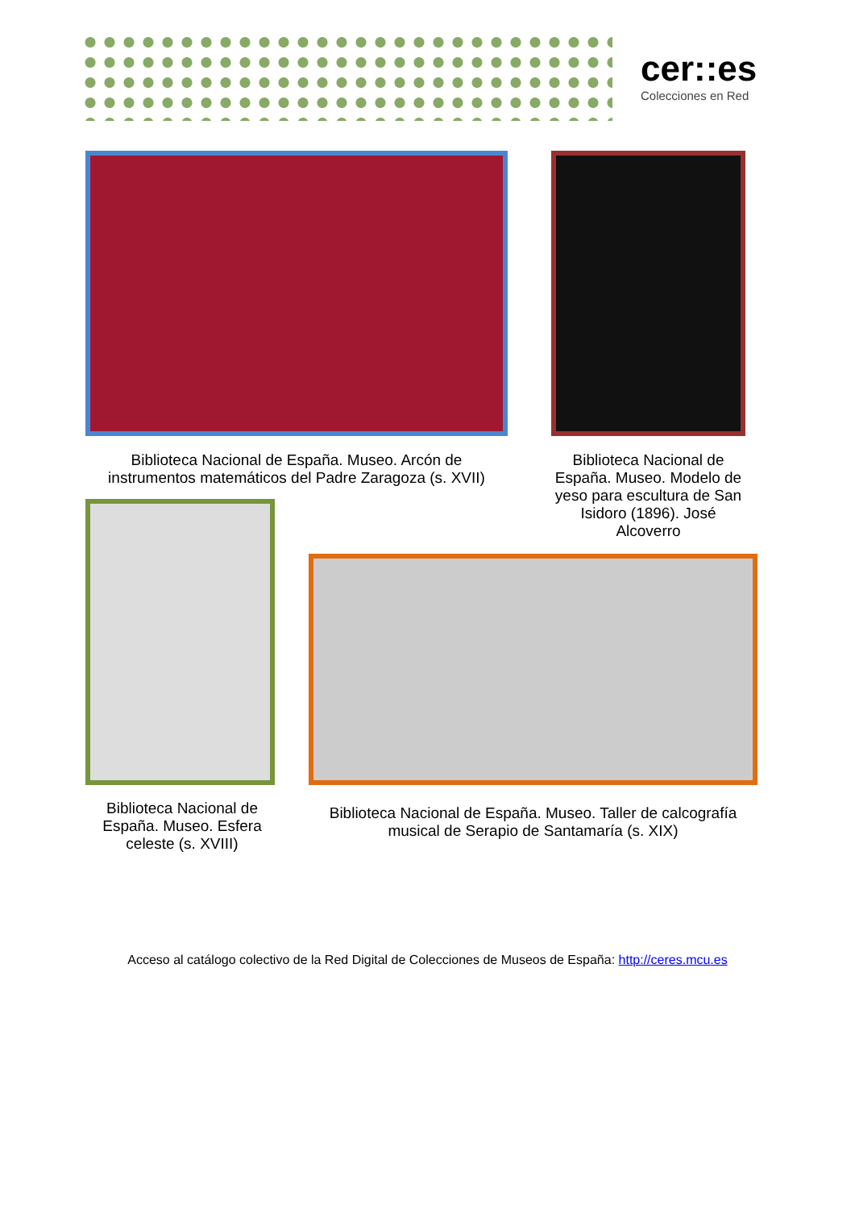cer::es
Colecciones en Red
Biblioteca Nacional de España. Museo. Arcón de instrumentos matemáticos del Padre Zaragoza (s. XVII)
Biblioteca Nacional de España. Museo. Modelo de yeso para escultura de San Isidoro (1896). José Alcoverro
Biblioteca Nacional de España. Museo. Esfera celeste (s. XVIII)
Biblioteca Nacional de España. Museo. Taller de calcografía musical de Serapio de Santamaría (s. XIX)
Acceso al catálogo colectivo de la Red Digital de Colecciones de Museos de España: http://ceres.mcu.es